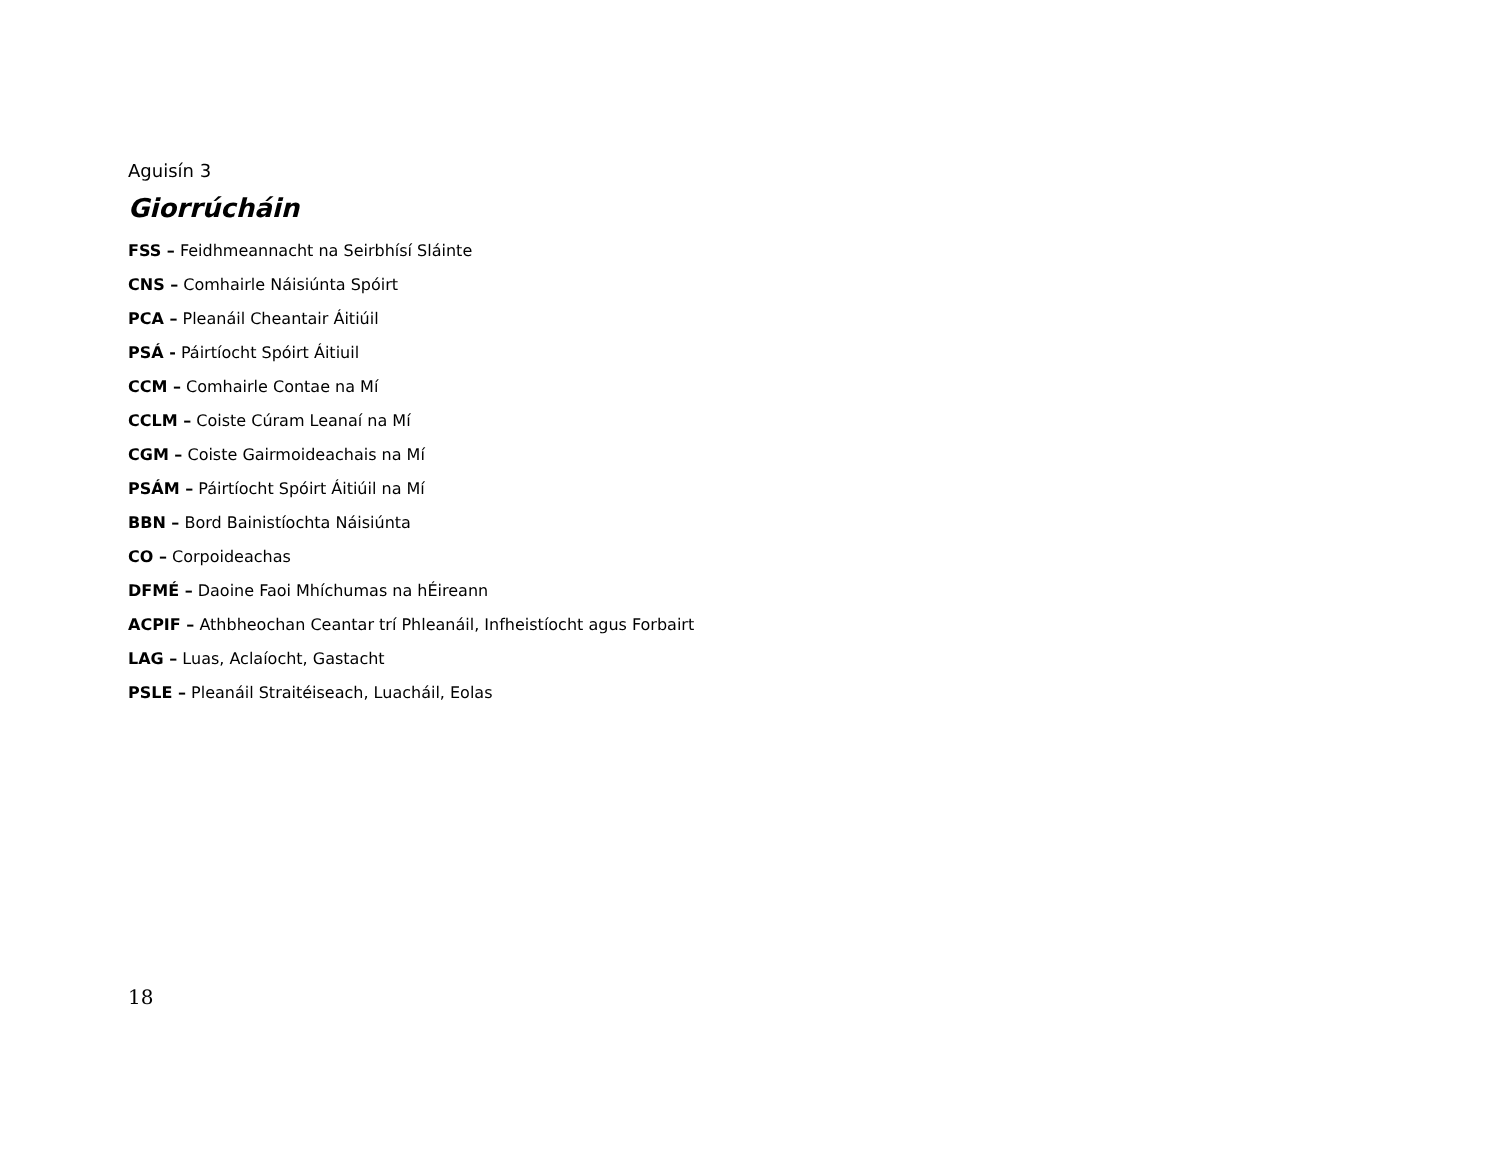Aguisín 3
Giorrúcháin
FSS – Feidhmeannacht na Seirbhísí Sláinte
CNS – Comhairle Náisiúnta Spóirt
PCA – Pleanáil Cheantair Áitiúil
PSÁ - Páirtíocht Spóirt Áitiuil
CCM – Comhairle Contae na Mí
CCLM – Coiste Cúram Leanaí na Mí
CGM – Coiste Gairmoideachais na Mí
PSÁM – Páirtíocht Spóirt Áitiúil na Mí
BBN – Bord Bainistíochta Náisiúnta
CO – Corpoideachas
DFMÉ – Daoine Faoi Mhíchumas na hÉireann
ACPIF – Athbheochan Ceantar trí Phleanáil, Infheistíocht agus Forbairt
LAG – Luas, Aclaíocht, Gastacht
PSLE – Pleanáil Straitéiseach, Luacháil, Eolas
18